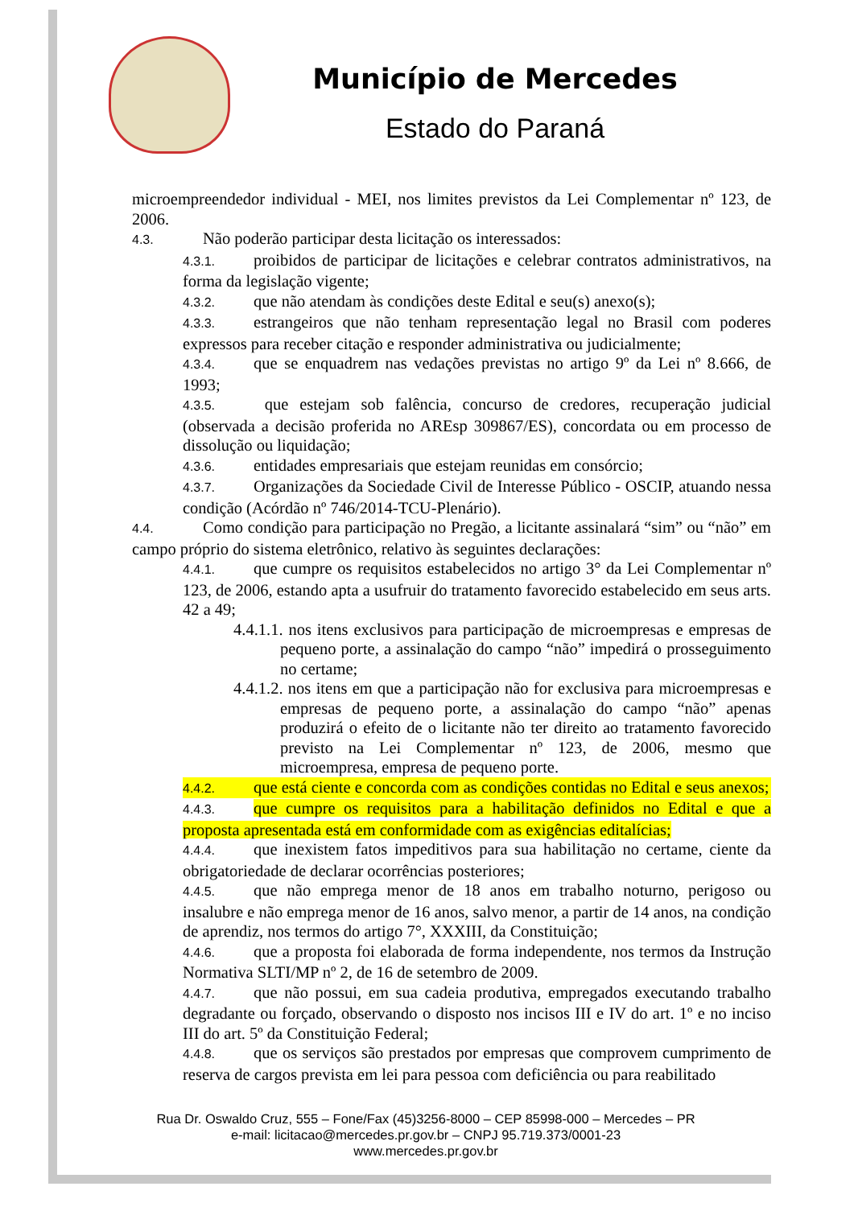Município de Mercedes
Estado do Paraná
microempreendedor individual - MEI, nos limites previstos da Lei Complementar nº 123, de 2006.
4.3. Não poderão participar desta licitação os interessados:
4.3.1. proibidos de participar de licitações e celebrar contratos administrativos, na forma da legislação vigente;
4.3.2. que não atendam às condições deste Edital e seu(s) anexo(s);
4.3.3. estrangeiros que não tenham representação legal no Brasil com poderes expressos para receber citação e responder administrativa ou judicialmente;
4.3.4. que se enquadrem nas vedações previstas no artigo 9º da Lei nº 8.666, de 1993;
4.3.5. que estejam sob falência, concurso de credores, recuperação judicial (observada a decisão proferida no AREsp 309867/ES), concordata ou em processo de dissolução ou liquidação;
4.3.6. entidades empresariais que estejam reunidas em consórcio;
4.3.7. Organizações da Sociedade Civil de Interesse Público - OSCIP, atuando nessa condição (Acórdão nº 746/2014-TCU-Plenário).
4.4. Como condição para participação no Pregão, a licitante assinalará “sim” ou “não” em campo próprio do sistema eletrônico, relativo às seguintes declarações:
4.4.1. que cumpre os requisitos estabelecidos no artigo 3° da Lei Complementar nº 123, de 2006, estando apta a usufruir do tratamento favorecido estabelecido em seus arts. 42 a 49;
4.4.1.1. nos itens exclusivos para participação de microempresas e empresas de pequeno porte, a assinalação do campo “não” impedirá o prosseguimento no certame;
4.4.1.2. nos itens em que a participação não for exclusiva para microempresas e empresas de pequeno porte, a assinalação do campo “não” apenas produzirá o efeito de o licitante não ter direito ao tratamento favorecido previsto na Lei Complementar nº 123, de 2006, mesmo que microempresa, empresa de pequeno porte.
4.4.2. que está ciente e concorda com as condições contidas no Edital e seus anexos;
4.4.3. que cumpre os requisitos para a habilitação definidos no Edital e que a proposta apresentada está em conformidade com as exigências editalícias;
4.4.4. que inexistem fatos impeditivos para sua habilitação no certame, ciente da obrigatoriedade de declarar ocorrências posteriores;
4.4.5. que não emprega menor de 18 anos em trabalho noturno, perigoso ou insalubre e não emprega menor de 16 anos, salvo menor, a partir de 14 anos, na condição de aprendiz, nos termos do artigo 7°, XXXIII, da Constituição;
4.4.6. que a proposta foi elaborada de forma independente, nos termos da Instrução Normativa SLTI/MP nº 2, de 16 de setembro de 2009.
4.4.7. que não possui, em sua cadeia produtiva, empregados executando trabalho degradante ou forçado, observando o disposto nos incisos III e IV do art. 1º e no inciso III do art. 5º da Constituição Federal;
4.4.8. que os serviços são prestados por empresas que comprovem cumprimento de reserva de cargos prevista em lei para pessoa com deficiência ou para reabilitado
Rua Dr. Oswaldo Cruz, 555 – Fone/Fax (45)3256-8000 – CEP 85998-000 – Mercedes – PR
e-mail: licitacao@mercedes.pr.gov.br – CNPJ 95.719.373/0001-23
www.mercedes.pr.gov.br